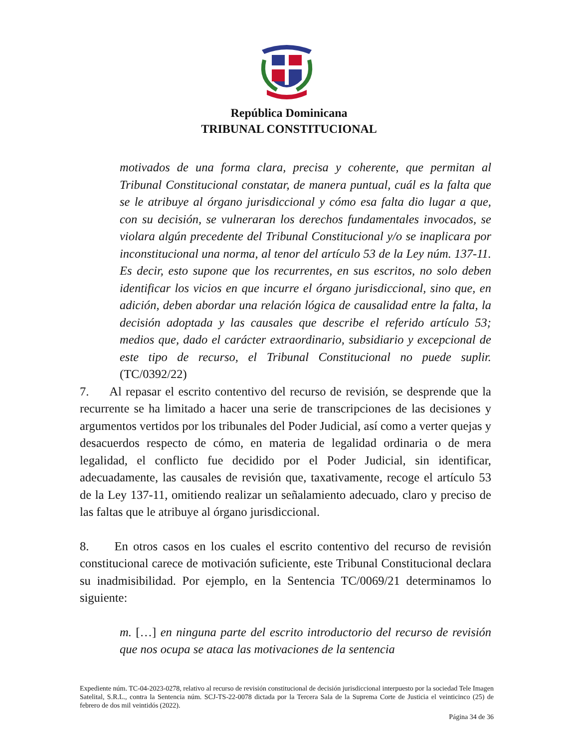República Dominicana
TRIBUNAL CONSTITUCIONAL
motivados de una forma clara, precisa y coherente, que permitan al Tribunal Constitucional constatar, de manera puntual, cuál es la falta que se le atribuye al órgano jurisdiccional y cómo esa falta dio lugar a que, con su decisión, se vulneraran los derechos fundamentales invocados, se violara algún precedente del Tribunal Constitucional y/o se inaplicara por inconstitucional una norma, al tenor del artículo 53 de la Ley núm. 137-11. Es decir, esto supone que los recurrentes, en sus escritos, no solo deben identificar los vicios en que incurre el órgano jurisdiccional, sino que, en adición, deben abordar una relación lógica de causalidad entre la falta, la decisión adoptada y las causales que describe el referido artículo 53; medios que, dado el carácter extraordinario, subsidiario y excepcional de este tipo de recurso, el Tribunal Constitucional no puede suplir. (TC/0392/22)
7. Al repasar el escrito contentivo del recurso de revisión, se desprende que la recurrente se ha limitado a hacer una serie de transcripciones de las decisiones y argumentos vertidos por los tribunales del Poder Judicial, así como a verter quejas y desacuerdos respecto de cómo, en materia de legalidad ordinaria o de mera legalidad, el conflicto fue decidido por el Poder Judicial, sin identificar, adecuadamente, las causales de revisión que, taxativamente, recoge el artículo 53 de la Ley 137-11, omitiendo realizar un señalamiento adecuado, claro y preciso de las faltas que le atribuye al órgano jurisdiccional.
8. En otros casos en los cuales el escrito contentivo del recurso de revisión constitucional carece de motivación suficiente, este Tribunal Constitucional declara su inadmisibilidad. Por ejemplo, en la Sentencia TC/0069/21 determinamos lo siguiente:
m. […] en ninguna parte del escrito introductorio del recurso de revisión que nos ocupa se ataca las motivaciones de la sentencia
Expediente núm. TC-04-2023-0278, relativo al recurso de revisión constitucional de decisión jurisdiccional interpuesto por la sociedad Tele Imagen Satelital, S.R.L., contra la Sentencia núm. SCJ-TS-22-0078 dictada por la Tercera Sala de la Suprema Corte de Justicia el veinticinco (25) de febrero de dos mil veintidós (2022).
Página 34 de 36